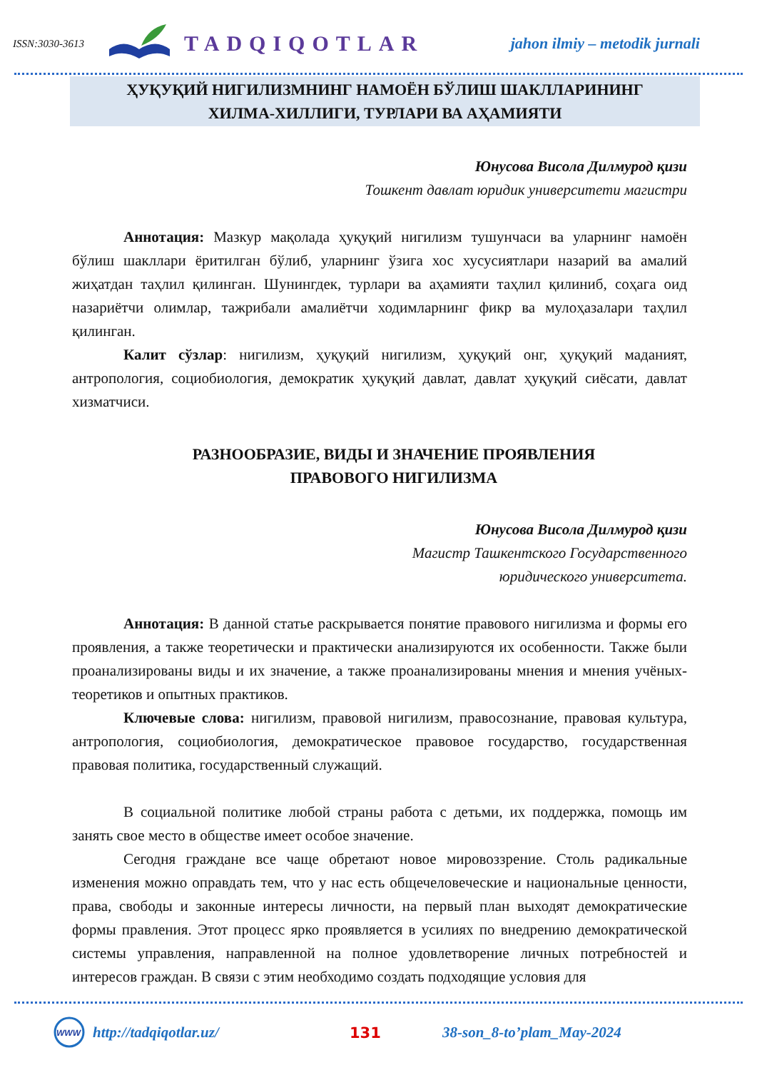ISSN:3030-3613 TADQIQOTLAR jahon ilmiy – metodik jurnali
ҲУҚУҚИЙ НИГИЛИЗМНИНГ НАМОЁН БЎЛИШ ШАКЛЛАРИНИНГ
ХИЛМА-ХИЛЛИГИ, ТУРЛАРИ ВА АҲАМИЯТИ
Юнусова Висола Дилмурод қизи
Тошкент давлат юридик университети магистри
Аннотация: Мазкур мақолада ҳуқуқий нигилизм тушунчаси ва уларнинг намоён бўлиш шакллари ёритилган бўлиб, уларнинг ўзига хос хусусиятлари назарий ва амалий жиҳатдан таҳлил қилинган. Шунингдек, турлари ва аҳамияти таҳлил қилиниб, соҳага оид назариётчи олимлар, тажрибали амалиётчи ходимларнинг фикр ва мулоҳазалари таҳлил қилинган.
Калит сўзлар: нигилизм, ҳуқуқий нигилизм, ҳуқуқий онг, ҳуқуқий маданият, антропология, социобиология, демократик ҳуқуқий давлат, давлат ҳуқуқий сиёсати, давлат хизматчиси.
РАЗНООБРАЗИЕ, ВИДЫ И ЗНАЧЕНИЕ ПРОЯВЛЕНИЯ
ПРАВОВОГО НИГИЛИЗМА
Юнусова Висола Дилмурод қизи
Магистр Ташкентского Государственного
юридического университета.
Аннотация: В данной статье раскрывается понятие правового нигилизма и формы его проявления, а также теоретически и практически анализируются их особенности. Также были проанализированы виды и их значение, а также проанализированы мнения и мнения учёных-теоретиков и опытных практиков.
Ключевые слова: нигилизм, правовой нигилизм, правосознание, правовая культура, антропология, социобиология, демократическое правовое государство, государственная правовая политика, государственный служащий.
В социальной политике любой страны работа с детьми, их поддержка, помощь им занять свое место в обществе имеет особое значение.
Сегодня граждане все чаще обретают новое мировоззрение. Столь радикальные изменения можно оправдать тем, что у нас есть общечеловеческие и национальные ценности, права, свободы и законные интересы личности, на первый план выходят демократические формы правления. Этот процесс ярко проявляется в усилиях по внедрению демократической системы управления, направленной на полное удовлетворение личных потребностей и интересов граждан. В связи с этим необходимо создать подходящие условия для
WWW
http://tadqiqotlar.uz/ 131 38-son_8-to’plam_May-2024